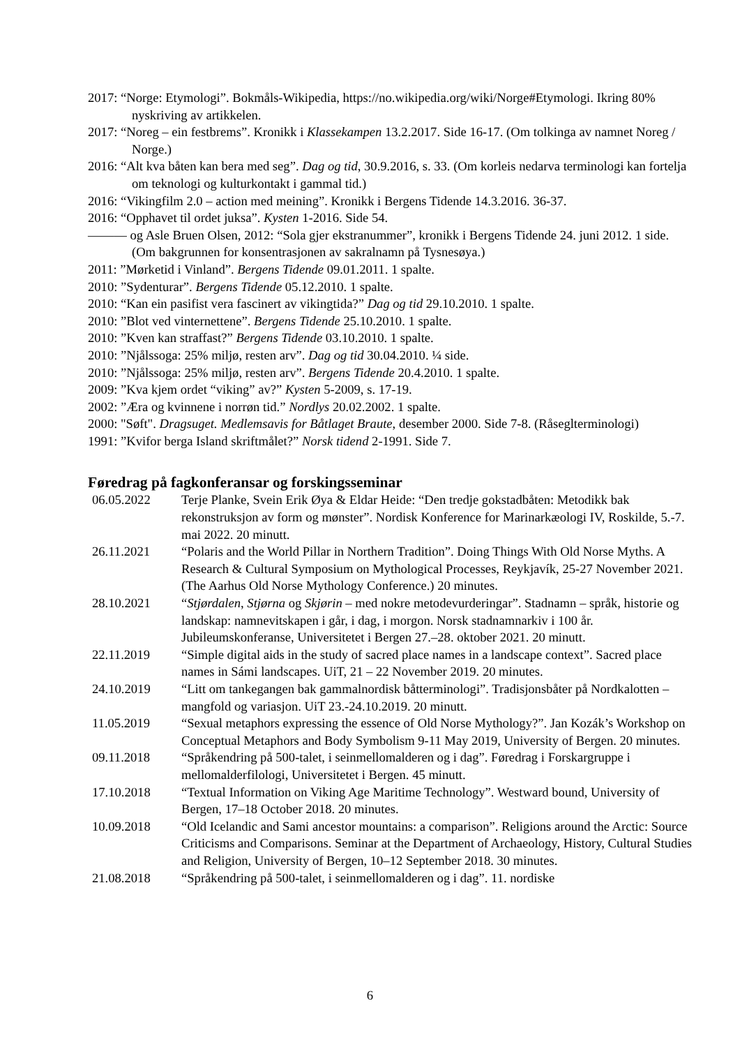2017: “Norge: Etymologi”. Bokmåls-Wikipedia, https://no.wikipedia.org/wiki/Norge#Etymologi. Ikring 80% nyskriving av artikkelen.
2017: “Noreg – ein festbrems”. Kronikk i Klassekampen 13.2.2017. Side 16-17. (Om tolkinga av namnet Noreg / Norge.)
2016: “Alt kva båten kan bera med seg”. Dag og tid, 30.9.2016, s. 33. (Om korleis nedarva terminologi kan fortelja om teknologi og kulturkontakt i gammal tid.)
2016: “Vikingfilm 2.0 – action med meining”. Kronikk i Bergens Tidende 14.3.2016. 36-37.
2016: “Opphavet til ordet juksa”. Kysten 1-2016. Side 54.
——— og Asle Bruen Olsen, 2012: “Sola gjer ekstranummer”, kronikk i Bergens Tidende 24. juni 2012. 1 side. (Om bakgrunnen for konsentrasjonen av sakralnamn på Tysnesøya.)
2011: ”Mørketid i Vinland”. Bergens Tidende 09.01.2011. 1 spalte.
2010: ”Sydenturar”. Bergens Tidende 05.12.2010. 1 spalte.
2010: “Kan ein pasifist vera fascinert av vikingtida?” Dag og tid 29.10.2010. 1 spalte.
2010: ”Blot ved vinternettene”. Bergens Tidende 25.10.2010. 1 spalte.
2010: ”Kven kan straffast?” Bergens Tidende 03.10.2010. 1 spalte.
2010: ”Njålssoga: 25% miljø, resten arv”. Dag og tid 30.04.2010. ¼ side.
2010: ”Njålssoga: 25% miljø, resten arv”. Bergens Tidende 20.4.2010. 1 spalte.
2009: ”Kva kjem ordet “viking” av?” Kysten 5-2009, s. 17-19.
2002: ”Æra og kvinnene i norrøn tid.” Nordlys 20.02.2002. 1 spalte.
2000: "Søft". Dragsuget. Medlemsavis for Båtlaget Braute, desember 2000. Side 7-8. (Råseglterminologi)
1991: ”Kvifor berga Island skriftmålet?” Norsk tidend 2-1991. Side 7.
Føredrag på fagkonferansar og forskingsseminar
| 06.05.2022 | Terje Planke, Svein Erik Øya & Eldar Heide: “Den tredje gokstadbåten: Metodikk bak rekonstruksjon av form og mønster”. Nordisk Konference for Marinarkæologi IV, Roskilde, 5.-7. mai 2022. 20 minutt. |
| 26.11.2021 | “Polaris and the World Pillar in Northern Tradition”. Doing Things With Old Norse Myths. A Research & Cultural Symposium on Mythological Processes, Reykjavík, 25-27 November 2021. (The Aarhus Old Norse Mythology Conference.) 20 minutes. |
| 28.10.2021 | “ Stjørdalen , Stjørna og Skjørin – med nokre metodevurderingar”. Stadnamn – språk, historie og landskap: namnevitskapen i går, i dag, i morgon. Norsk stadnamnarkiv i 100 år. Jubileumskonferanse, Universitetet i Bergen 27.–28. oktober 2021. 20 minutt. |
| 22.11.2019 | “Simple digital aids in the study of sacred place names in a landscape context”. Sacred place names in Sámi landscapes. UiT, 21 – 22 November 2019. 20 minutes. |
| 24.10.2019 | “Litt om tankegangen bak gammalnordisk båtterminologi”. Tradisjonsbåter på Nordkalotten – mangfold og variasjon. UiT 23.-24.10.2019. 20 minutt. |
| 11.05.2019 | “Sexual metaphors expressing the essence of Old Norse Mythology?”. Jan Kozák’s Workshop on Conceptual Metaphors and Body Symbolism 9-11 May 2019, University of Bergen. 20 minutes. |
| 09.11.2018 | “Språkendring på 500-talet, i seinmellomalderen og i dag”. Føredrag i Forskargruppe i mellomalderfilologi, Universitetet i Bergen. 45 minutt. |
| 17.10.2018 | “Textual Information on Viking Age Maritime Technology”. Westward bound, University of Bergen, 17–18 October 2018. 20 minutes. |
| 10.09.2018 | “Old Icelandic and Sami ancestor mountains: a comparison”. Religions around the Arctic: Source Criticisms and Comparisons. Seminar at the Department of Archaeology, History, Cultural Studies and Religion, University of Bergen, 10–12 September 2018. 30 minutes. |
| 21.08.2018 | “Språkendring på 500-talet, i seinmellomalderen og i dag”. 11. nordiske |
6